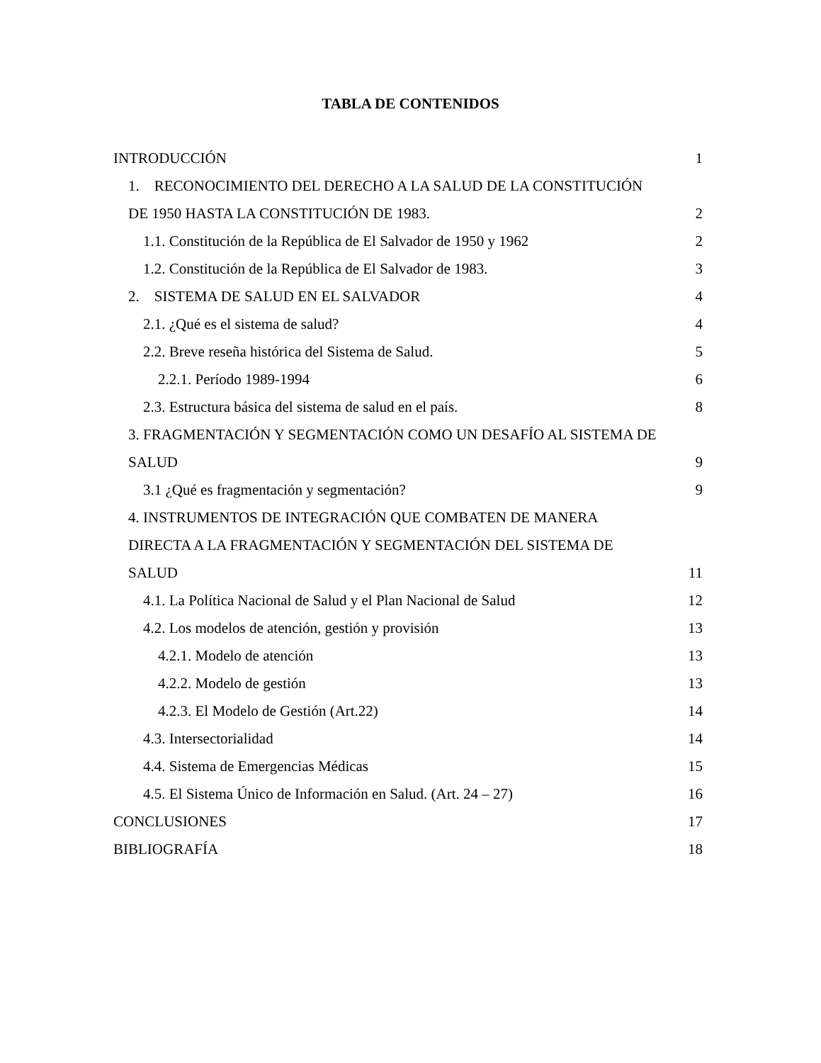TABLA DE CONTENIDOS
INTRODUCCIÓN 1
1. RECONOCIMIENTO DEL DERECHO A LA SALUD DE LA CONSTITUCIÓN
DE 1950 HASTA LA CONSTITUCIÓN DE 1983. 2
1.1. Constitución de la República de El Salvador de 1950 y 1962 2
1.2. Constitución de la República de El Salvador de 1983. 3
2. SISTEMA DE SALUD EN EL SALVADOR 4
2.1. ¿Qué es el sistema de salud? 4
2.2. Breve reseña histórica del Sistema de Salud. 5
2.2.1. Período 1989-1994 6
2.3. Estructura básica del sistema de salud en el país. 8
3. FRAGMENTACIÓN Y SEGMENTACIÓN COMO UN DESAFÍO AL SISTEMA DE
SALUD 9
3.1 ¿Qué es fragmentación y segmentación? 9
4. INSTRUMENTOS DE INTEGRACIÓN QUE COMBATEN DE MANERA
DIRECTA A LA FRAGMENTACIÓN Y SEGMENTACIÓN DEL SISTEMA DE
SALUD 11
4.1. La Política Nacional de Salud y el Plan Nacional de Salud 12
4.2. Los modelos de atención, gestión y provisión 13
4.2.1. Modelo de atención 13
4.2.2. Modelo de gestión 13
4.2.3. El Modelo de Gestión (Art.22) 14
4.3. Intersectorialidad 14
4.4. Sistema de Emergencias Médicas 15
4.5. El Sistema Único de Información en Salud. (Art. 24 – 27) 16
CONCLUSIONES 17
BIBLIOGRAFÍA 18